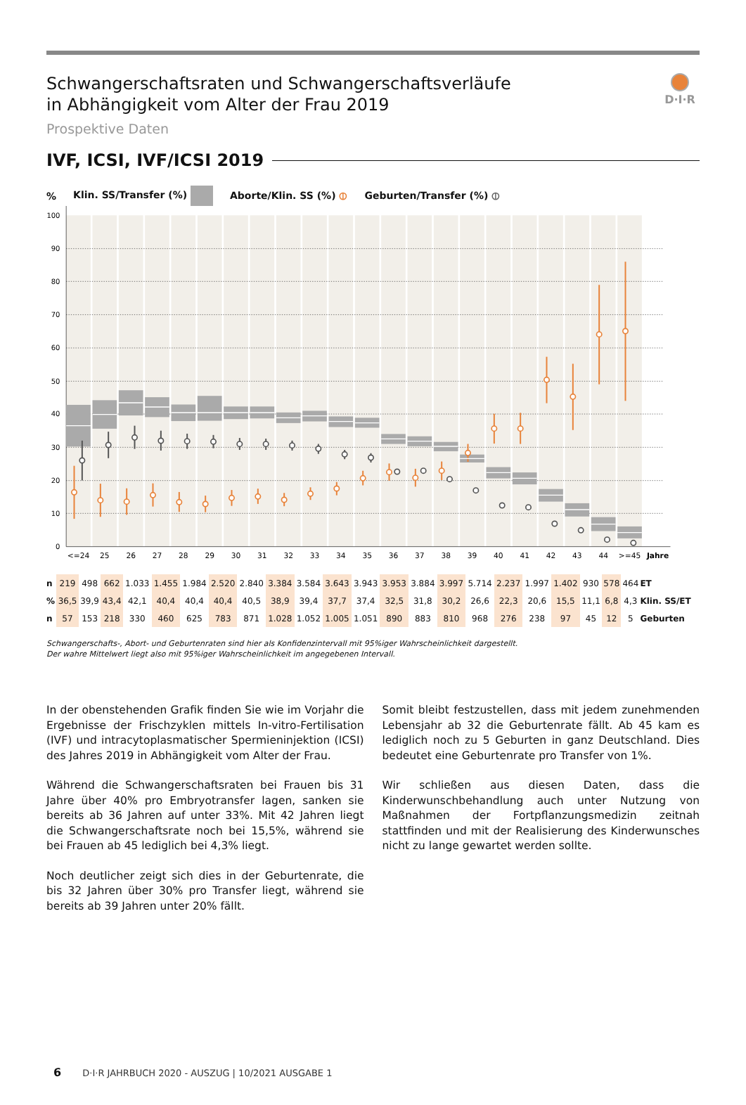Schwangerschaftsraten und Schwangerschaftsverläufe
in Abhängigkeit vom Alter der Frau 2019
Prospektive Daten
D·I·R
IVF, ICSI, IVF/ICSI 2019
% Klin. SS/Transfer (%) Aborte/Klin. SS (%) ⦶ Geburten/Transfer (%) ⦶
100
90
80
70
60
50
40
30
20
10
0
<=24
25
26
27
28
29
30
31
32
33
34
35
36
37
38
39
40
41
42
43
44
>=45
Jahre
| n | 219 | 498 | 662 | 1.033 | 1.455 | 1.984 | 2.520 | 2.840 | 3.384 | 3.584 | 3.643 | 3.943 | 3.953 | 3.884 | 3.997 | 5.714 | 2.237 | 1.997 | 1.402 | 930 | 578 | 464 | ET |
| % | 36,5 | 39,9 | 43,4 | 42,1 | 40,4 | 40,4 | 40,4 | 40,5 | 38,9 | 39,4 | 37,7 | 37,4 | 32,5 | 31,8 | 30,2 | 26,6 | 22,3 | 20,6 | 15,5 | 11,1 | 6,8 | 4,3 | Klin. SS/ET |
| n | 57 | 153 | 218 | 330 | 460 | 625 | 783 | 871 | 1.028 | 1.052 | 1.005 | 1.051 | 890 | 883 | 810 | 968 | 276 | 238 | 97 | 45 | 12 | 5 | Geburten |
Schwangerschafts-, Abort- und Geburtenraten sind hier als Konfidenzintervall mit 95%iger Wahrscheinlichkeit dargestellt.
Der wahre Mittelwert liegt also mit 95%iger Wahrscheinlichkeit im angegebenen Intervall.
In der obenstehenden Grafik finden Sie wie im Vorjahr die Ergebnisse der Frischzyklen mittels In-vitro-Fertilisation (IVF) und intracytoplasmatischer Spermieninjektion (ICSI) des Jahres 2019 in Abhängigkeit vom Alter der Frau.
Während die Schwangerschaftsraten bei Frauen bis 31 Jahre über 40% pro Embryotransfer lagen, sanken sie bereits ab 36 Jahren auf unter 33%. Mit 42 Jahren liegt die Schwangerschaftsrate noch bei 15,5%, während sie bei Frauen ab 45 lediglich bei 4,3% liegt.
Noch deutlicher zeigt sich dies in der Geburtenrate, die bis 32 Jahren über 30% pro Transfer liegt, während sie bereits ab 39 Jahren unter 20% fällt.
Somit bleibt festzustellen, dass mit jedem zunehmenden Lebensjahr ab 32 die Geburtenrate fällt. Ab 45 kam es lediglich noch zu 5 Geburten in ganz Deutschland. Dies bedeutet eine Geburtenrate pro Transfer von 1%.
Wir schließen aus diesen Daten, dass die Kinderwunschbehandlung auch unter Nutzung von Maßnahmen der Fortpflanzungsmedizin zeitnah stattfinden und mit der Realisierung des Kinderwunsches nicht zu lange gewartet werden sollte.
6 D·I·R JAHRBUCH 2020 - AUSZUG | 10/2021 AUSGABE 1